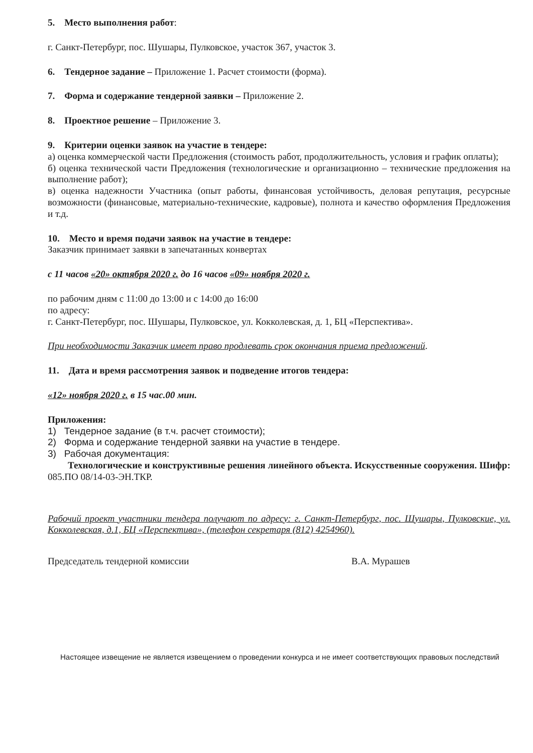5. Место выполнения работ:
г. Санкт-Петербург, пос. Шушары, Пулковское, участок 367, участок 3.
6. Тендерное задание – Приложение 1. Расчет стоимости (форма).
7. Форма и содержание тендерной заявки – Приложение 2.
8. Проектное решение – Приложение 3.
9. Критерии оценки заявок на участие в тендере:
а) оценка коммерческой части Предложения (стоимость работ, продолжительность, условия и график оплаты);
б) оценка технической части Предложения (технологические и организационно – технические предложения на выполнение работ);
в) оценка надежности Участника (опыт работы, финансовая устойчивость, деловая репутация, ресурсные возможности (финансовые, материально-технические, кадровые), полнота и качество оформления Предложения и т.д.
10. Место и время подачи заявок на участие в тендере:
Заказчик принимает заявки в запечатанных конвертах
с 11 часов «20» октября 2020 г. до 16 часов «09» ноября 2020 г.
по рабочим дням с 11:00 до 13:00 и с 14:00 до 16:00
по адресу:
г. Санкт-Петербург, пос. Шушары, Пулковское, ул. Кокколевская, д. 1, БЦ «Перспектива».
При необходимости Заказчик имеет право продлевать срок окончания приема предложений.
11. Дата и время рассмотрения заявок и подведение итогов тендера:
«12» ноября 2020 г. в 15 час.00 мин.
Приложения:
1) Тендерное задание (в т.ч. расчет стоимости);
2) Форма и содержание тендерной заявки на участие в тендере.
3) Рабочая документация:
Технологические и конструктивные решения линейного объекта. Искусственные сооружения. Шифр: 085.ПО 08/14-03-ЭН.ТКР.
Рабочий проект участники тендера получают по адресу: г. Санкт-Петербург, пос. Шушары, Пулковские, ул. Кокколевская, д.1, БЦ «Перспектива», (телефон секретаря (812) 4254960).
Председатель тендерной комиссии В.А. Мурашев
Настоящее извещение не является извещением о проведении конкурса и не имеет соответствующих правовых последствий